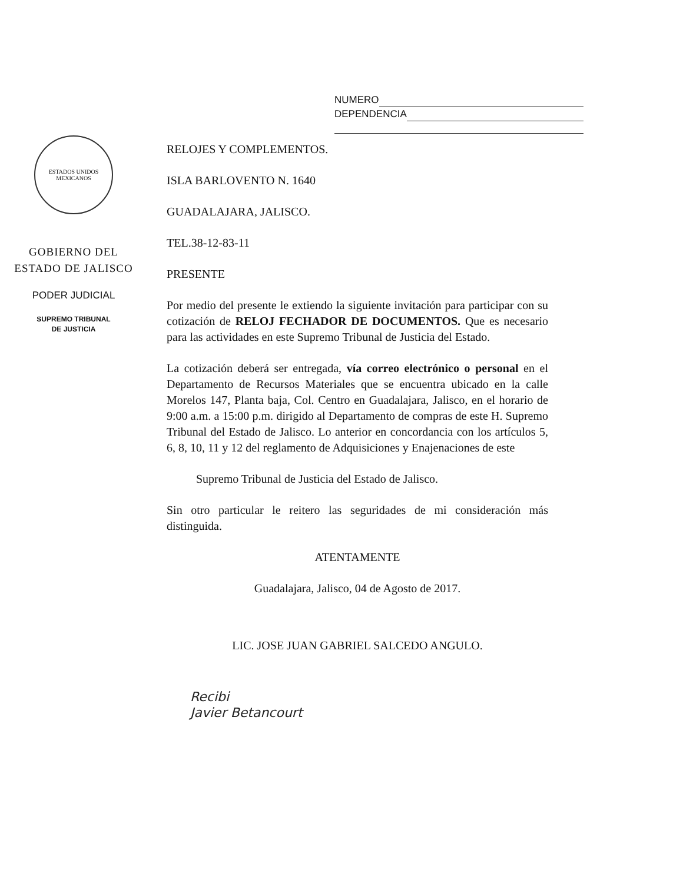NUMERO
DEPENDENCIA
ESTADOS UNIDOS MEXICANOS
GOBIERNO DEL
ESTADO DE JALISCO
PODER JUDICIAL
SUPREMO TRIBUNAL
DE JUSTICIA
RELOJES Y COMPLEMENTOS.
ISLA BARLOVENTO N. 1640
GUADALAJARA, JALISCO.
TEL.38-12-83-11
PRESENTE
Por medio del presente le extiendo la siguiente invitación para participar con su cotización de RELOJ FECHADOR DE DOCUMENTOS. Que es necesario para las actividades en este Supremo Tribunal de Justicia del Estado.
La cotización deberá ser entregada, vía correo electrónico o personal en el Departamento de Recursos Materiales que se encuentra ubicado en la calle Morelos 147, Planta baja, Col. Centro en Guadalajara, Jalisco, en el horario de 9:00 a.m. a 15:00 p.m. dirigido al Departamento de compras de este H. Supremo Tribunal del Estado de Jalisco. Lo anterior en concordancia con los artículos 5, 6, 8, 10, 11 y 12 del reglamento de Adquisiciones y Enajenaciones de este
Supremo Tribunal de Justicia del Estado de Jalisco.
Sin otro particular le reitero las seguridades de mi consideración más distinguida.
ATENTAMENTE
Guadalajara, Jalisco, 04 de Agosto de 2017.
LIC. JOSE JUAN GABRIEL SALCEDO ANGULO.
Recibi
Javier Betancourt